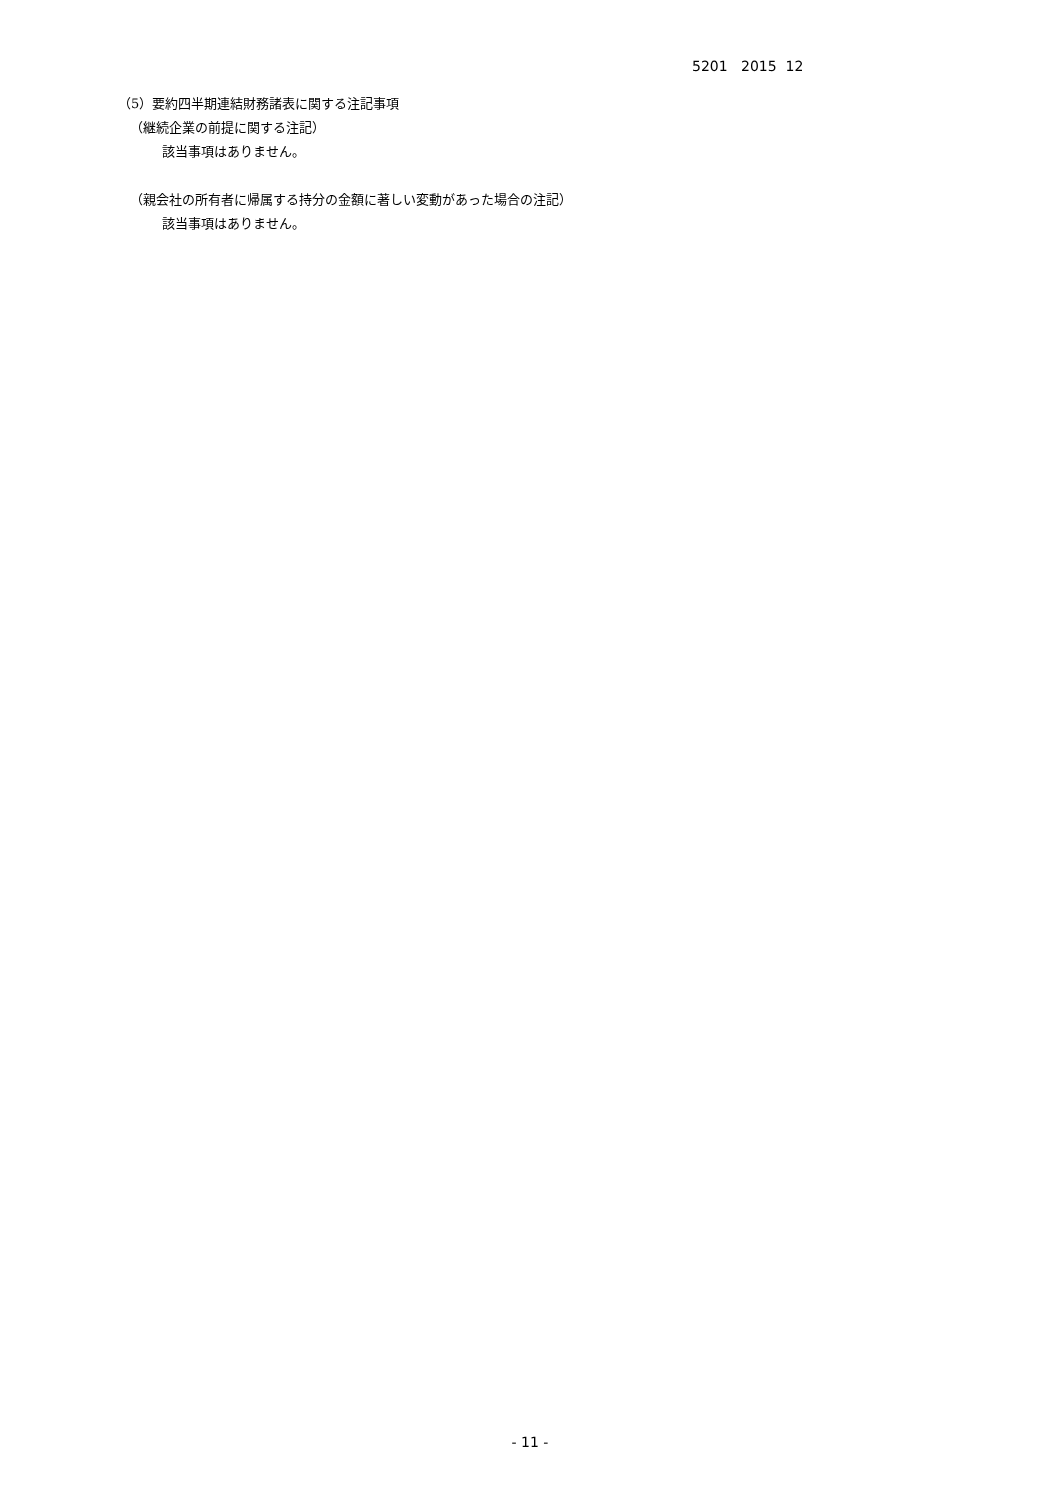5201 2015 12
（5）要約四半期連結財務諸表に関する注記事項
（継続企業の前提に関する注記）
該当事項はありません。
（親会社の所有者に帰属する持分の金額に著しい変動があった場合の注記）
該当事項はありません。
- 11 -